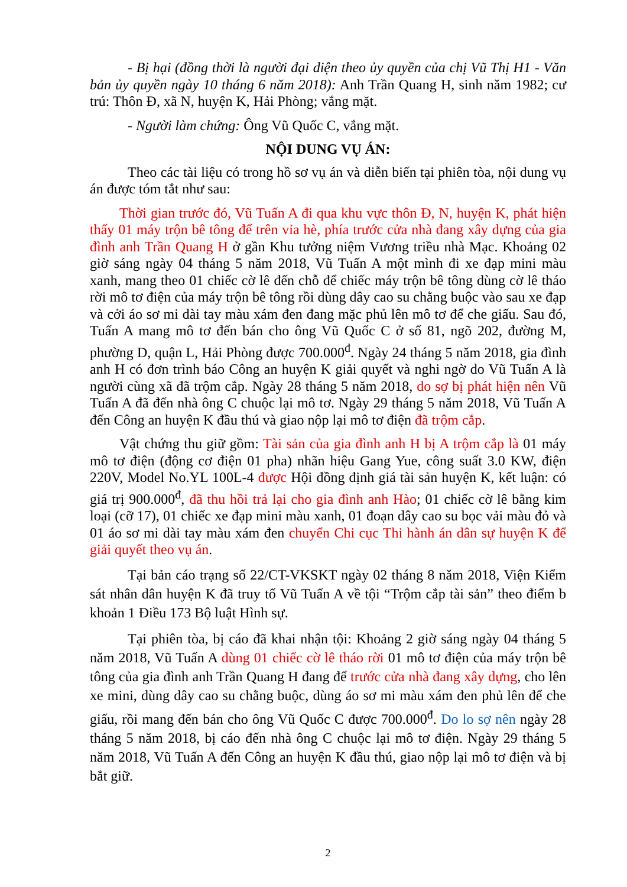- Bị hại (đồng thời là người đại diện theo ủy quyền của chị Vũ Thị H1 - Văn bản ủy quyền ngày 10 tháng 6 năm 2018): Anh Trần Quang H, sinh năm 1982; cư trú: Thôn Đ, xã N, huyện K, Hải Phòng; vắng mặt.
- Người làm chứng: Ông Vũ Quốc C, vắng mặt.
NỘI DUNG VỤ ÁN:
Theo các tài liệu có trong hồ sơ vụ án và diễn biến tại phiên tòa, nội dung vụ án được tóm tắt như sau:
Thời gian trước đó, Vũ Tuấn A đi qua khu vực thôn Đ, N, huyện K, phát hiện thấy 01 máy trộn bê tông để trên vỉa hè, phía trước cửa nhà đang xây dựng của gia đình anh Trần Quang H ở gần Khu tưởng niệm Vương triều nhà Mạc. Khoảng 02 giờ sáng ngày 04 tháng 5 năm 2018, Vũ Tuấn A một mình đi xe đạp mini màu xanh, mang theo 01 chiếc cờ lê đến chỗ để chiếc máy trộn bê tông dùng cờ lê tháo rời mô tơ điện của máy trộn bê tông rồi dùng dây cao su chằng buộc vào sau xe đạp và cởi áo sơ mi dài tay màu xám đen đang mặc phủ lên mô tơ để che giấu. Sau đó, Tuấn A mang mô tơ đến bán cho ông Vũ Quốc C ở số 81, ngõ 202, đường M, phường D, quận L, Hải Phòng được 700.000<sup>đ</sup>. Ngày 24 tháng 5 năm 2018, gia đình anh H có đơn trình báo Công an huyện K giải quyết và nghi ngờ do Vũ Tuấn A là người cùng xã đã trộm cắp. Ngày 28 tháng 5 năm 2018, do sợ bị phát hiện nên Vũ Tuấn A đã đến nhà ông C chuộc lại mô tơ. Ngày 29 tháng 5 năm 2018, Vũ Tuấn A đến Công an huyện K đầu thú và giao nộp lại mô tơ điện đã trộm cắp.
Vật chứng thu giữ gồm: Tài sản của gia đình anh H bị A trộm cắp là 01 máy mô tơ điện (động cơ điện 01 pha) nhãn hiệu Gang Yue, công suất 3.0 KW, điện 220V, Model No.YL 100L-4 được Hội đồng định giá tài sản huyện K, kết luận: có giá trị 900.000<sup>đ</sup>, đã thu hồi trả lại cho gia đình anh Hào; 01 chiếc cờ lê bằng kim loại (cỡ 17), 01 chiếc xe đạp mini màu xanh, 01 đoạn dây cao su bọc vải màu đỏ và 01 áo sơ mi dài tay màu xám đen chuyển Chi cục Thi hành án dân sự huyện K để giải quyết theo vụ án.
Tại bản cáo trạng số 22/CT-VKSKT ngày 02 tháng 8 năm 2018, Viện Kiểm sát nhân dân huyện K đã truy tố Vũ Tuấn A về tội “Trộm cắp tài sản” theo điểm b khoản 1 Điều 173 Bộ luật Hình sự.
Tại phiên tòa, bị cáo đã khai nhận tội: Khoảng 2 giờ sáng ngày 04 tháng 5 năm 2018, Vũ Tuấn A dùng 01 chiếc cờ lê tháo rời 01 mô tơ điện của máy trộn bê tông của gia đình anh Trần Quang H đang để trước cửa nhà đang xây dựng, cho lên xe mini, dùng dây cao su chằng buộc, dùng áo sơ mi màu xám đen phủ lên để che giấu, rồi mang đến bán cho ông Vũ Quốc C được 700.000<sup>đ</sup>. Do lo sợ nên ngày 28 tháng 5 năm 2018, bị cáo đến nhà ông C chuộc lại mô tơ điện. Ngày 29 tháng 5 năm 2018, Vũ Tuấn A đến Công an huyện K đầu thú, giao nộp lại mô tơ điện và bị bắt giữ.
2